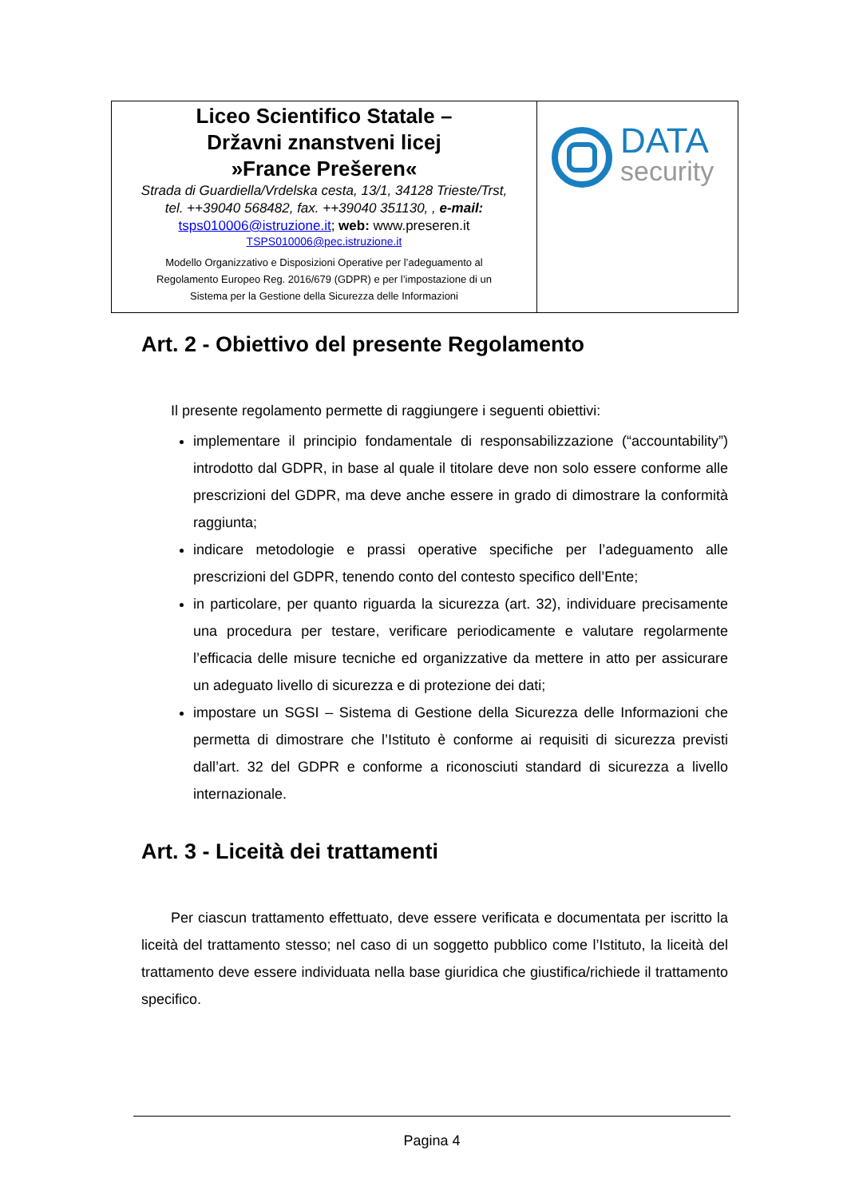Liceo Scientifico Statale –
Državni znanstveni licej
»France Prešeren«
Strada di Guardiella/Vrdelska cesta, 13/1, 34128 Trieste/Trst,
tel. ++39040 568482, fax. ++39040 351130, , e-mail:
tsps010006@istruzione.it; web: www.preseren.it
TSPS010006@pec.istruzione.it
Modello Organizzativo e Disposizioni Operative per l’adeguamento al
Regolamento Europeo Reg. 2016/679 (GDPR) e per l’impostazione di un
Sistema per la Gestione della Sicurezza delle Informazioni
DATA
security
Art. 2 - Obiettivo del presente Regolamento
Il presente regolamento permette di raggiungere i seguenti obiettivi:
implementare il principio fondamentale di responsabilizzazione (“accountability”) introdotto dal GDPR, in base al quale il titolare deve non solo essere conforme alle prescrizioni del GDPR, ma deve anche essere in grado di dimostrare la conformità raggiunta;
indicare metodologie e prassi operative specifiche per l’adeguamento alle prescrizioni del GDPR, tenendo conto del contesto specifico dell’Ente;
in particolare, per quanto riguarda la sicurezza (art. 32), individuare precisamente una procedura per testare, verificare periodicamente e valutare regolarmente l’efficacia delle misure tecniche ed organizzative da mettere in atto per assicurare un adeguato livello di sicurezza e di protezione dei dati;
impostare un SGSI – Sistema di Gestione della Sicurezza delle Informazioni che permetta di dimostrare che l’Istituto è conforme ai requisiti di sicurezza previsti dall’art. 32 del GDPR e conforme a riconosciuti standard di sicurezza a livello internazionale.
Art. 3 - Liceità dei trattamenti
Per ciascun trattamento effettuato, deve essere verificata e documentata per iscritto la liceità del trattamento stesso; nel caso di un soggetto pubblico come l’Istituto, la liceità del trattamento deve essere individuata nella base giuridica che giustifica/richiede il trattamento specifico.
Pagina 4